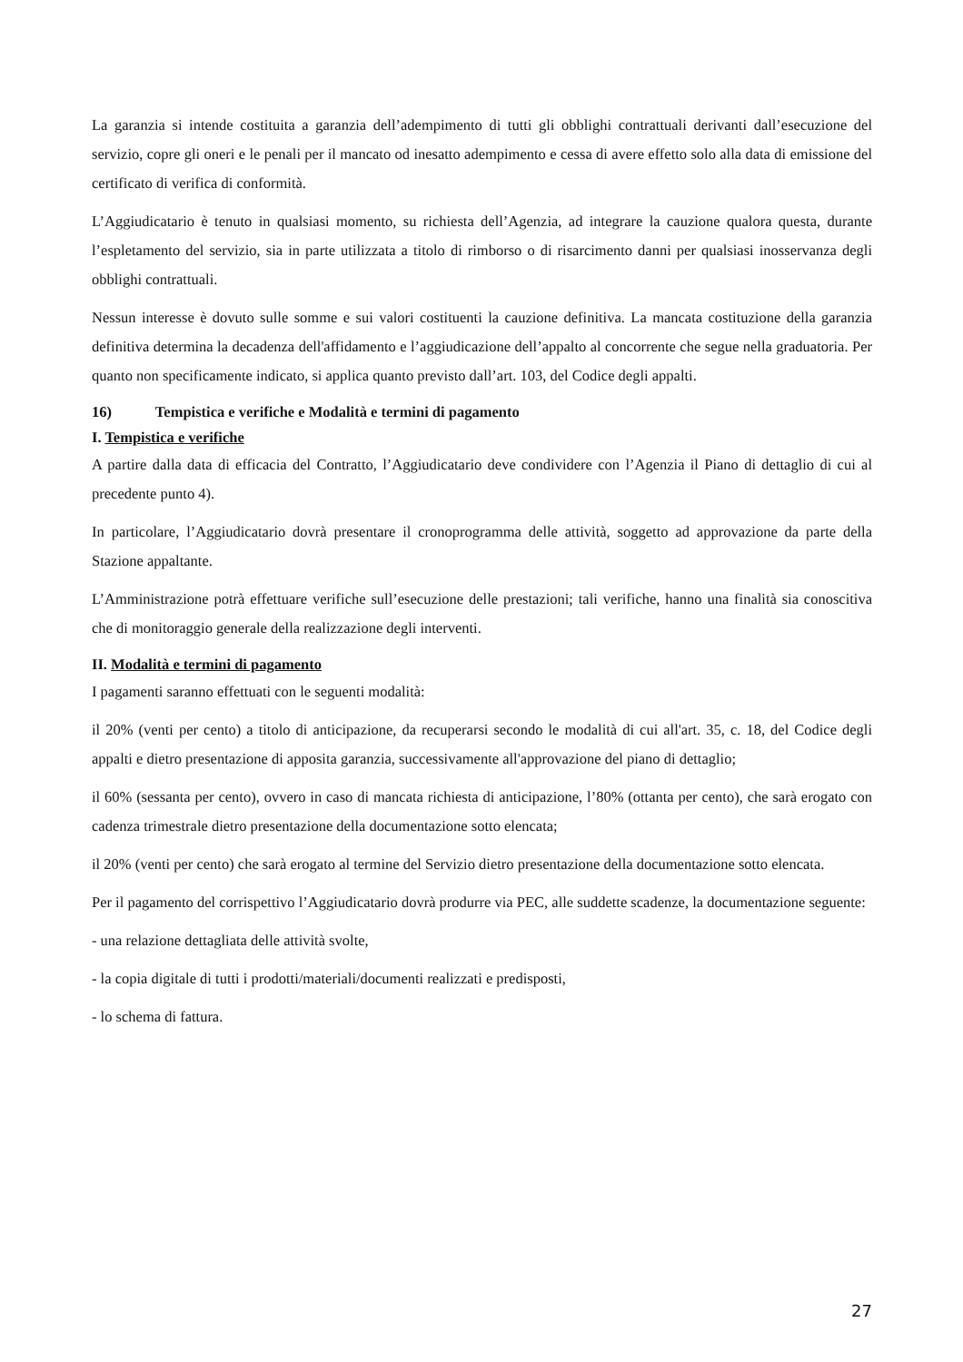La garanzia si intende costituita a garanzia dell’adempimento di tutti gli obblighi contrattuali derivanti dall’esecuzione del servizio, copre gli oneri e le penali per il mancato od inesatto adempimento e cessa di avere effetto solo alla data di emissione del certificato di verifica di conformità.
L’Aggiudicatario è tenuto in qualsiasi momento, su richiesta dell’Agenzia, ad integrare la cauzione qualora questa, durante l’espletamento del servizio, sia in parte utilizzata a titolo di rimborso o di risarcimento danni per qualsiasi inosservanza degli obblighi contrattuali.
Nessun interesse è dovuto sulle somme e sui valori costituenti la cauzione definitiva. La mancata costituzione della garanzia definitiva determina la decadenza dell'affidamento e l’aggiudicazione dell’appalto al concorrente che segue nella graduatoria. Per quanto non specificamente indicato, si applica quanto previsto dall’art. 103, del Codice degli appalti.
16) Tempistica e verifiche e Modalità e termini di pagamento
I. Tempistica e verifiche
A partire dalla data di efficacia del Contratto, l’Aggiudicatario deve condividere con l’Agenzia il Piano di dettaglio di cui al precedente punto 4).
In particolare, l’Aggiudicatario dovrà presentare il cronoprogramma delle attività, soggetto ad approvazione da parte della Stazione appaltante.
L’Amministrazione potrà effettuare verifiche sull’esecuzione delle prestazioni; tali verifiche, hanno una finalità sia conoscitiva che di monitoraggio generale della realizzazione degli interventi.
II. Modalità e termini di pagamento
I pagamenti saranno effettuati con le seguenti modalità:
il 20% (venti per cento) a titolo di anticipazione, da recuperarsi secondo le modalità di cui all'art. 35, c. 18, del Codice degli appalti e dietro presentazione di apposita garanzia, successivamente all'approvazione del piano di dettaglio;
il 60% (sessanta per cento), ovvero in caso di mancata richiesta di anticipazione, l’80% (ottanta per cento), che sarà erogato con cadenza trimestrale dietro presentazione della documentazione sotto elencata;
il 20% (venti per cento) che sarà erogato al termine del Servizio dietro presentazione della documentazione sotto elencata.
Per il pagamento del corrispettivo l’Aggiudicatario dovrà produrre via PEC, alle suddette scadenze, la documentazione seguente:
- una relazione dettagliata delle attività svolte,
- la copia digitale di tutti i prodotti/materiali/documenti realizzati e predisposti,
- lo schema di fattura.
27